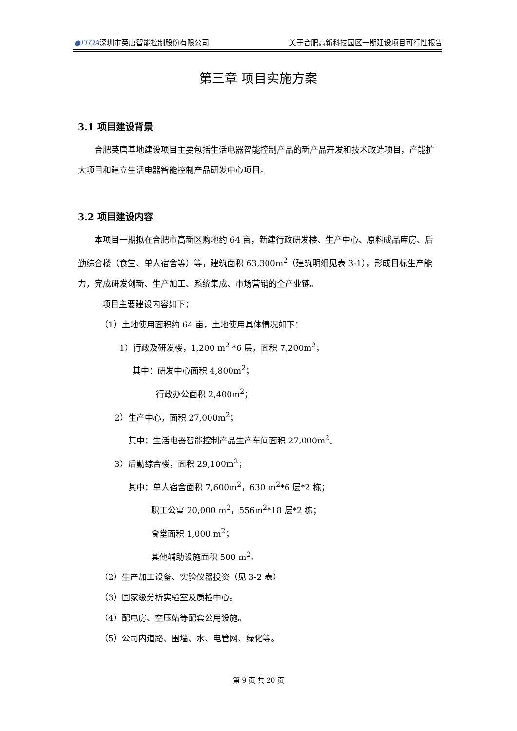●ITOA深圳市英唐智能控制股份有限公司 关于合肥高新科技园区一期建设项目可行性报告
第三章 项目实施方案
3.1 项目建设背景
合肥英唐基地建设项目主要包括生活电器智能控制产品的新产品开发和技术改造项目，产能扩大项目和建立生活电器智能控制产品研发中心项目。
3.2 项目建设内容
本项目一期拟在合肥市高新区购地约 64 亩，新建行政研发楼、生产中心、原料成品库房、后勤综合楼（食堂、单人宿舍等）等，建筑面积 63,300m<sup>2</sup>（建筑明细见表 3-1），形成目标生产能力，完成研发创新、生产加工、系统集成、市场营销的全产业链。
项目主要建设内容如下：
（1）土地使用面积约 64 亩，土地使用具体情况如下：
1）行政及研发楼，1,200 m<sup>2</sup> *6 层，面积 7,200m<sup>2</sup>；
其中：研发中心面积 4,800m<sup>2</sup>；
行政办公面积 2,400m<sup>2</sup>；
2）生产中心，面积 27,000m<sup>2</sup>；
其中：生活电器智能控制产品生产车间面积 27,000m<sup>2</sup>。
3）后勤综合楼，面积 29,100m<sup>2</sup>；
其中：单人宿舍面积 7,600m<sup>2</sup>，630 m<sup>2</sup>*6 层*2 栋；
职工公寓 20,000 m<sup>2</sup>，556m<sup>2</sup>*18 层*2 栋；
食堂面积 1,000 m<sup>2</sup>；
其他辅助设施面积 500 m<sup>2</sup>。
（2）生产加工设备、实验仪器投资（见 3-2 表）
（3）国家级分析实验室及质检中心。
（4）配电房、空压站等配套公用设施。
（5）公司内道路、围墙、水、电管网、绿化等。
第 9 页 共 20 页